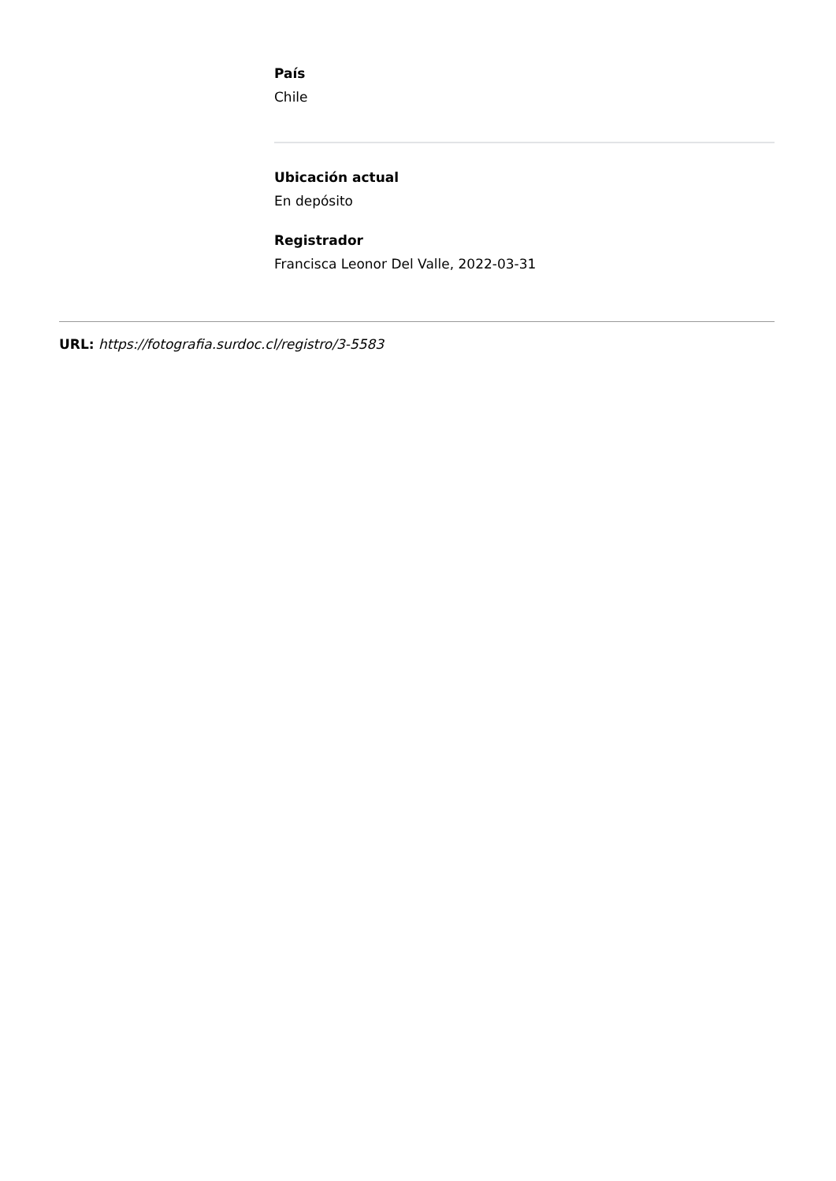País
Chile
Ubicación actual
En depósito
Registrador
Francisca Leonor Del Valle, 2022-03-31
URL: https://fotografia.surdoc.cl/registro/3-5583